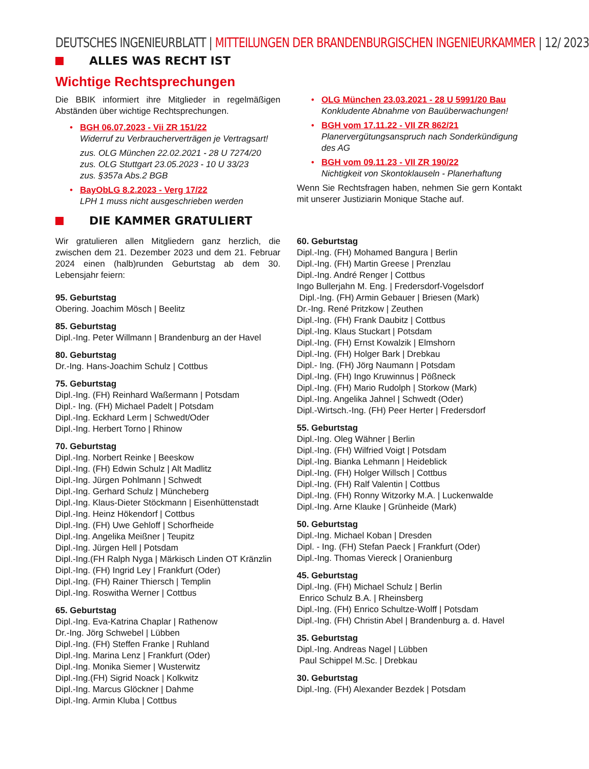DEUTSCHES INGENIEURBLATT | MITTEILUNGEN DER BRANDENBURGISCHEN INGENIEURKAMMER | 12/ 2023
ALLES WAS RECHT IST
Wichtige Rechtsprechungen
Die BBIK informiert ihre Mitglieder in regelmäßigen Abständen über wichtige Rechtsprechungen.
• BGH 06.07.2023 - Vii ZR 151/22
Widerruf zu Verbraucherverträgen je Vertragsart!
zus. OLG München 22.02.2021 - 28 U 7274/20
zus. OLG Stuttgart 23.05.2023 - 10 U 33/23
zus. §357a Abs.2 BGB
• BayObLG 8.2.2023 - Verg 17/22
LPH 1 muss nicht ausgeschrieben werden
• OLG München 23.03.2021 - 28 U 5991/20 Bau
Konkludente Abnahme von Bauüberwachungen!
• BGH vom 17.11.22 - VII ZR 862/21
Planervergütungsanspruch nach Sonderkündigung des AG
• BGH vom 09.11.23 - VII ZR 190/22
Nichtigkeit von Skontoklauseln - Planerhaftung
Wenn Sie Rechtsfragen haben, nehmen Sie gern Kontakt mit unserer Justiziarin Monique Stache auf.
DIE KAMMER GRATULIERT
Wir gratulieren allen Mitgliedern ganz herzlich, die zwischen dem 21. Dezember 2023 und dem 21. Februar 2024 einen (halb)runden Geburtstag ab dem 30. Lebensjahr feiern:
95. Geburtstag
Obering. Joachim Mösch | Beelitz
85. Geburtstag
Dipl.-Ing. Peter Willmann | Brandenburg an der Havel
80. Geburtstag
Dr.-Ing. Hans-Joachim Schulz | Cottbus
75. Geburtstag
Dipl.-Ing. (FH) Reinhard Waßermann | Potsdam
Dipl.- Ing. (FH) Michael Padelt | Potsdam
Dipl.-Ing. Eckhard Lerm | Schwedt/Oder
Dipl.-Ing. Herbert Torno | Rhinow
70. Geburtstag
Dipl.-Ing. Norbert Reinke | Beeskow
Dipl.-Ing. (FH) Edwin Schulz | Alt Madlitz
Dipl.-Ing. Jürgen Pohlmann | Schwedt
Dipl.-Ing. Gerhard Schulz | Müncheberg
Dipl.-Ing. Klaus-Dieter Stöckmann | Eisenhüttenstadt
Dipl.-Ing. Heinz Hökendorf | Cottbus
Dipl.-Ing. (FH) Uwe Gehloff | Schorfheide
Dipl.-Ing. Angelika Meißner | Teupitz
Dipl.-Ing. Jürgen Hell | Potsdam
Dipl.-Ing.(FH Ralph Nyga | Märkisch Linden OT Kränzlin
Dipl.-Ing. (FH) Ingrid Ley | Frankfurt (Oder)
Dipl.-Ing. (FH) Rainer Thiersch | Templin
Dipl.-Ing. Roswitha Werner | Cottbus
65. Geburtstag
Dipl.-Ing. Eva-Katrina Chaplar | Rathenow
Dr.-Ing. Jörg Schwebel | Lübben
Dipl.-Ing. (FH) Steffen Franke | Ruhland
Dipl.-Ing. Marina Lenz | Frankfurt (Oder)
Dipl.-Ing. Monika Siemer | Wusterwitz
Dipl.-Ing.(FH) Sigrid Noack | Kolkwitz
Dipl.-Ing. Marcus Glöckner | Dahme
Dipl.-Ing. Armin Kluba | Cottbus
60. Geburtstag
Dipl.-Ing. (FH) Mohamed Bangura | Berlin
Dipl.-Ing. (FH) Martin Greese | Prenzlau
Dipl.-Ing. André Renger | Cottbus
Ingo Bullerjahn M. Eng. | Fredersdorf-Vogelsdorf
Dipl.-Ing. (FH) Armin Gebauer | Briesen (Mark)
Dr.-Ing. René Pritzkow | Zeuthen
Dipl.-Ing. (FH) Frank Daubitz | Cottbus
Dipl.-Ing. Klaus Stuckart | Potsdam
Dipl.-Ing. (FH) Ernst Kowalzik | Elmshorn
Dipl.-Ing. (FH) Holger Bark | Drebkau
Dipl.- Ing. (FH) Jörg Naumann | Potsdam
Dipl.-Ing. (FH) Ingo Kruwinnus | Pößneck
Dipl.-Ing. (FH) Mario Rudolph | Storkow (Mark)
Dipl.-Ing. Angelika Jahnel | Schwedt (Oder)
Dipl.-Wirtsch.-Ing. (FH) Peer Herter | Fredersdorf
55. Geburtstag
Dipl.-Ing. Oleg Wähner | Berlin
Dipl.-Ing. (FH) Wilfried Voigt | Potsdam
Dipl.-Ing. Bianka Lehmann | Heideblick
Dipl.-Ing. (FH) Holger Willsch | Cottbus
Dipl.-Ing. (FH) Ralf Valentin | Cottbus
Dipl.-Ing. (FH) Ronny Witzorky M.A. | Luckenwalde
Dipl.-Ing. Arne Klauke | Grünheide (Mark)
50. Geburtstag
Dipl.-Ing. Michael Koban | Dresden
Dipl. - Ing. (FH) Stefan Paeck | Frankfurt (Oder)
Dipl.-Ing. Thomas Viereck | Oranienburg
45. Geburtstag
Dipl.-Ing. (FH) Michael Schulz | Berlin
Enrico Schulz B.A. | Rheinsberg
Dipl.-Ing. (FH) Enrico Schultze-Wolff | Potsdam
Dipl.-Ing. (FH) Christin Abel | Brandenburg a. d. Havel
35. Geburtstag
Dipl.-Ing. Andreas Nagel | Lübben
Paul Schippel M.Sc. | Drebkau
30. Geburtstag
Dipl.-Ing. (FH) Alexander Bezdek | Potsdam